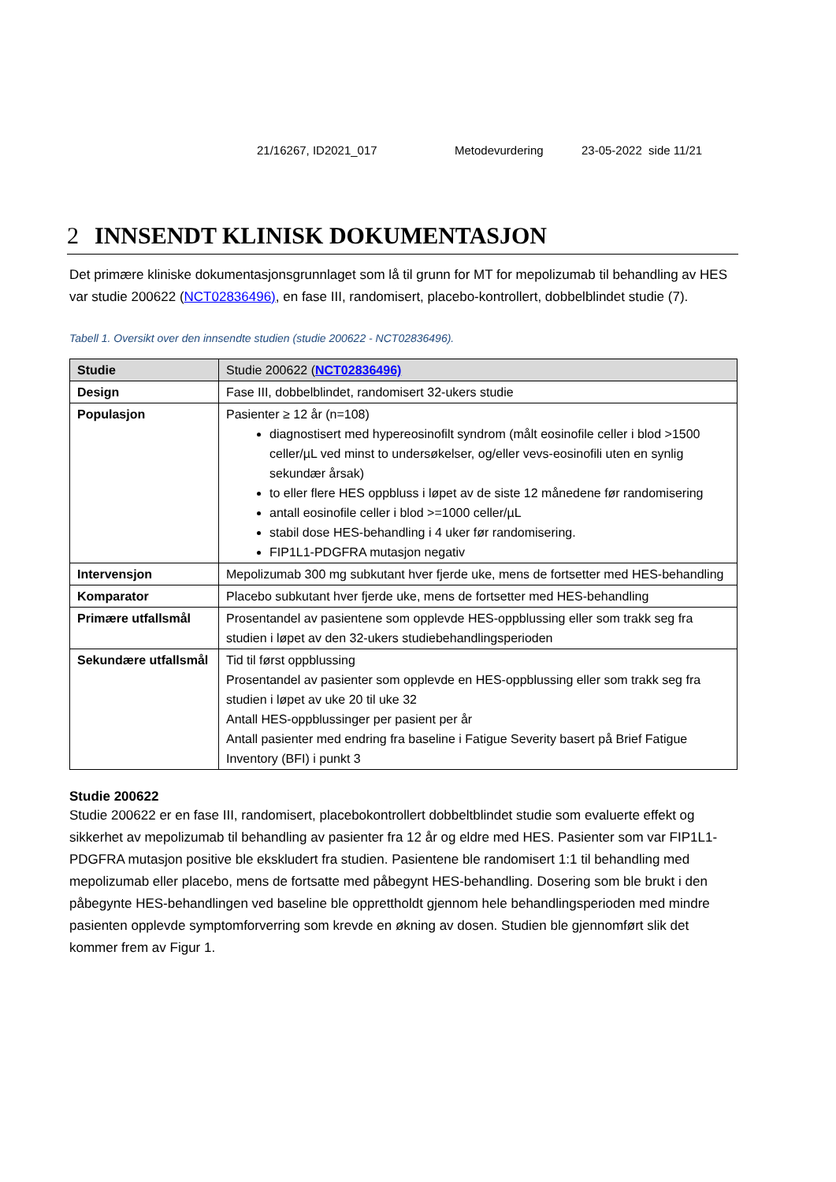21/16267, ID2021_017 Metodevurdering 23-05-2022 side 11/21
2 INNSENDT KLINISK DOKUMENTASJON
Det primære kliniske dokumentasjonsgrunnlaget som lå til grunn for MT for mepolizumab til behandling av HES var studie 200622 (NCT02836496), en fase III, randomisert, placebo-kontrollert, dobbelblindet studie (7).
Tabell 1. Oversikt over den innsendte studien (studie 200622 - NCT02836496).
| Studie | Studie 200622 ( NCT02836496) |
| Design | Fase III, dobbelblindet, randomisert 32-ukers studie |
| Populasjon | Pasienter ≥ 12 år (n=108) diagnostisert med hypereosinofilt syndrom (målt eosinofile celler i blod >1500 celler/µL ved minst to undersøkelser, og/eller vevs-eosinofili uten en synlig sekundær årsak) to eller flere HES oppbluss i løpet av de siste 12 månedene før randomisering antall eosinofile celler i blod >=1000 celler/µL stabil dose HES-behandling i 4 uker før randomisering. FIP1L1-PDGFRA mutasjon negativ |
| Intervensjon | Mepolizumab 300 mg subkutant hver fjerde uke, mens de fortsetter med HES-behandling |
| Komparator | Placebo subkutant hver fjerde uke, mens de fortsetter med HES-behandling |
| Primære utfallsmål | Prosentandel av pasientene som opplevde HES-oppblussing eller som trakk seg fra studien i løpet av den 32-ukers studiebehandlingsperioden |
| Sekundære utfallsmål | Tid til først oppblussing Prosentandel av pasienter som opplevde en HES-oppblussing eller som trakk seg fra studien i løpet av uke 20 til uke 32 Antall HES-oppblussinger per pasient per år Antall pasienter med endring fra baseline i Fatigue Severity basert på Brief Fatigue Inventory (BFI) i punkt 3 |
Studie 200622
Studie 200622 er en fase III, randomisert, placebokontrollert dobbeltblindet studie som evaluerte effekt og sikkerhet av mepolizumab til behandling av pasienter fra 12 år og eldre med HES. Pasienter som var FIP1L1-PDGFRA mutasjon positive ble ekskludert fra studien. Pasientene ble randomisert 1:1 til behandling med mepolizumab eller placebo, mens de fortsatte med påbegynt HES-behandling. Dosering som ble brukt i den påbegynte HES-behandlingen ved baseline ble opprettholdt gjennom hele behandlingsperioden med mindre pasienten opplevde symptomforverring som krevde en økning av dosen. Studien ble gjennomført slik det kommer frem av Figur 1.